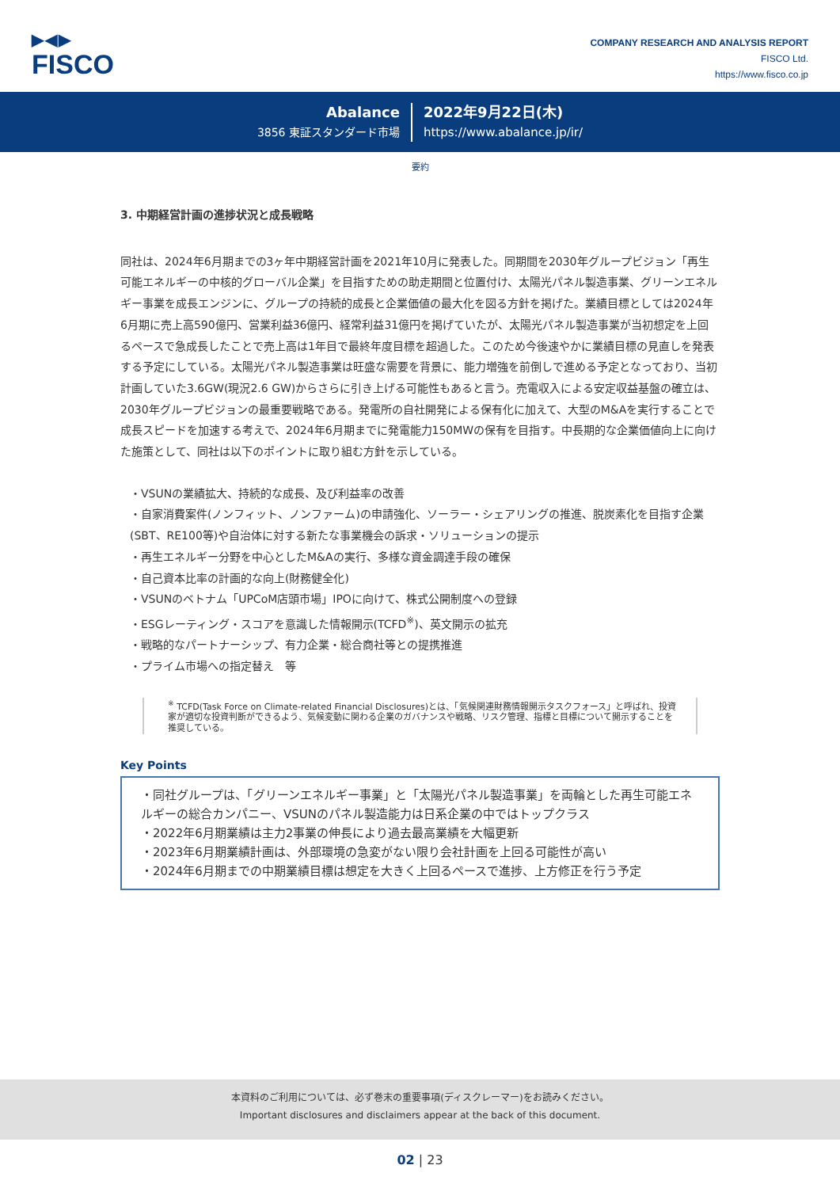▶◀▶
FISCO
COMPANY RESEARCH AND ANALYSIS REPORT
FISCO Ltd.
https://www.fisco.co.jp
Abalance
3856 東証スタンダード市場
2022年9月22日(木)
https://www.abalance.jp/ir/
要約
3. 中期経営計画の進捗状況と成長戦略
同社は、2024年6月期までの3ヶ年中期経営計画を2021年10月に発表した。同期間を2030年グループビジョン「再生可能エネルギーの中核的グローバル企業」を目指すための助走期間と位置付け、太陽光パネル製造事業、グリーンエネルギー事業を成長エンジンに、グループの持続的成長と企業価値の最大化を図る方針を掲げた。業績目標としては2024年6月期に売上高590億円、営業利益36億円、経常利益31億円を掲げていたが、太陽光パネル製造事業が当初想定を上回るペースで急成長したことで売上高は1年目で最終年度目標を超過した。このため今後速やかに業績目標の見直しを発表する予定にしている。太陽光パネル製造事業は旺盛な需要を背景に、能力増強を前倒しで進める予定となっており、当初計画していた3.6GW(現況2.6 GW)からさらに引き上げる可能性もあると言う。売電収入による安定収益基盤の確立は、2030年グループビジョンの最重要戦略である。発電所の自社開発による保有化に加えて、大型のM&Aを実行することで成長スピードを加速する考えで、2024年6月期までに発電能力150MWの保有を目指す。中長期的な企業価値向上に向けた施策として、同社は以下のポイントに取り組む方針を示している。
・VSUNの業績拡大、持続的な成長、及び利益率の改善
・自家消費案件(ノンフィット、ノンファーム)の申請強化、ソーラー・シェアリングの推進、脱炭素化を目指す企業(SBT、RE100等)や自治体に対する新たな事業機会の訴求・ソリューションの提示
・再生エネルギー分野を中心としたM&Aの実行、多様な資金調達手段の確保
・自己資本比率の計画的な向上(財務健全化)
・VSUNのベトナム「UPCoM店頭市場」IPOに向けて、株式公開制度への登録
・ESGレーティング・スコアを意識した情報開示(TCFD<sup>※</sup>)、英文開示の拡充
・戦略的なパートナーシップ、有力企業・総合商社等との提携推進
・プライム市場への指定替え　等
<sup>※</sup> TCFD(Task Force on Climate-related Financial Disclosures)とは、「気候関連財務情報開示タスクフォース」と呼ばれ、投資家が適切な投資判断ができるよう、気候変動に関わる企業のガバナンスや戦略、リスク管理、指標と目標について開示することを推奨している。
Key Points
・同社グループは、「グリーンエネルギー事業」と「太陽光パネル製造事業」を両輪とした再生可能エネルギーの総合カンパニー、VSUNのパネル製造能力は日系企業の中ではトップクラス
・2022年6月期業績は主力2事業の伸長により過去最高業績を大幅更新
・2023年6月期業績計画は、外部環境の急変がない限り会社計画を上回る可能性が高い
・2024年6月期までの中期業績目標は想定を大きく上回るペースで進捗、上方修正を行う予定
本資料のご利用については、必ず巻末の重要事項(ディスクレーマー)をお読みください。
Important disclosures and disclaimers appear at the back of this document.
02 | 23